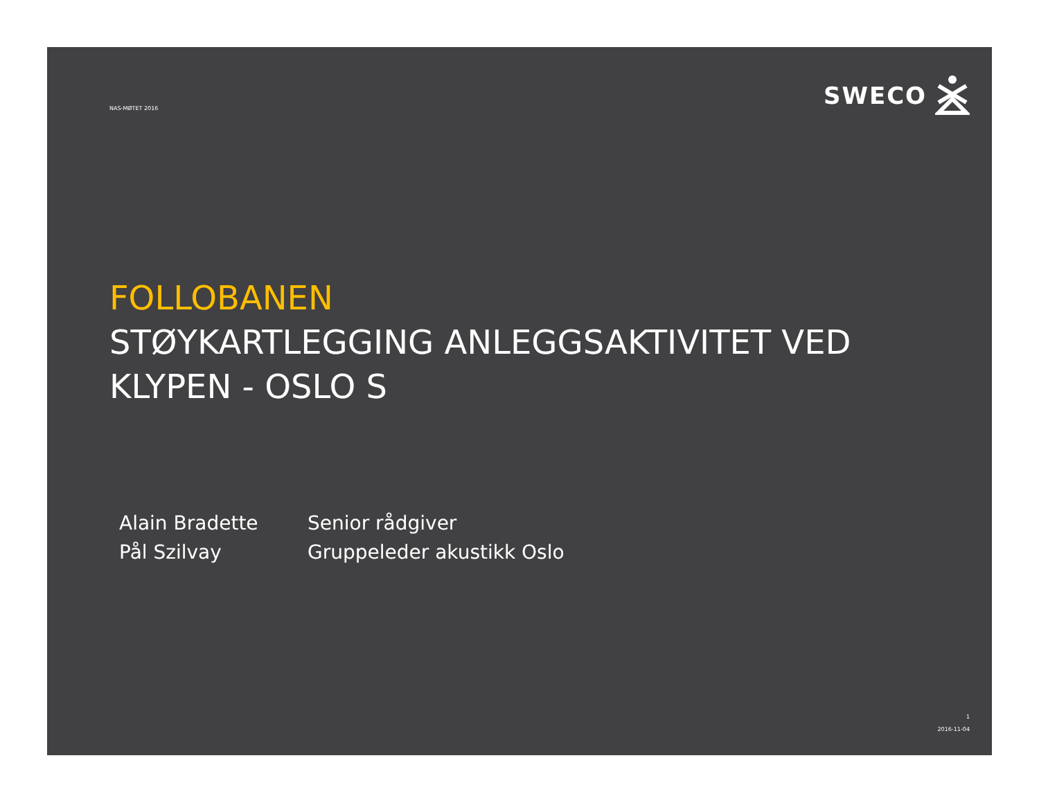NAS-MØTET 2016
SWECO
FOLLOBANEN
STØYKARTLEGGING ANLEGGSAKTIVITET VED
KLYPEN - OSLO S
Alain Bradette
Pål Szilvay
Senior rådgiver
Gruppeleder akustikk Oslo
1
2016-11-04